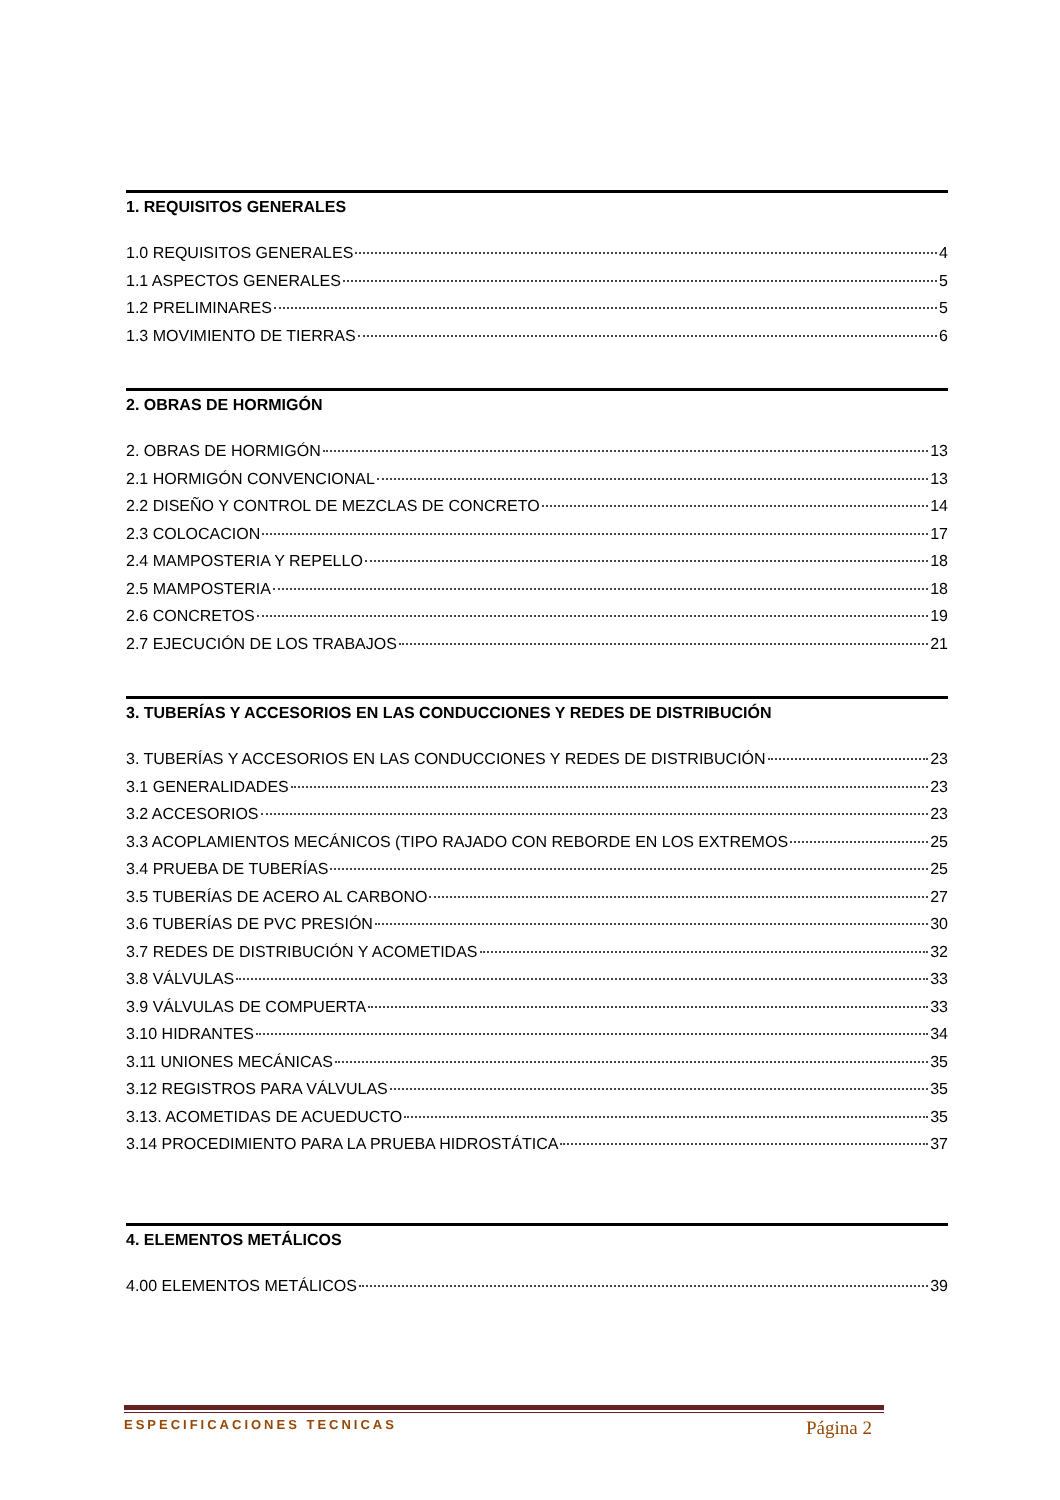1. REQUISITOS GENERALES
1.0 REQUISITOS GENERALES 4
1.1 ASPECTOS GENERALES 5
1.2 PRELIMINARES 5
1.3 MOVIMIENTO DE TIERRAS 6
2. OBRAS DE HORMIGÓN
2. OBRAS DE HORMIGÓN 13
2.1 HORMIGÓN CONVENCIONAL 13
2.2 DISEÑO Y CONTROL DE MEZCLAS DE CONCRETO 14
2.3 COLOCACION 17
2.4 MAMPOSTERIA Y REPELLO 18
2.5 MAMPOSTERIA 18
2.6 CONCRETOS 19
2.7 EJECUCIÓN DE LOS TRABAJOS 21
3. TUBERÍAS Y ACCESORIOS EN LAS CONDUCCIONES Y REDES DE DISTRIBUCIÓN
3. TUBERÍAS Y ACCESORIOS EN LAS CONDUCCIONES Y REDES DE DISTRIBUCIÓN 23
3.1 GENERALIDADES 23
3.2 ACCESORIOS 23
3.3 ACOPLAMIENTOS MECÁNICOS (TIPO RAJADO CON REBORDE EN LOS EXTREMOS 25
3.4 PRUEBA DE TUBERÍAS 25
3.5 TUBERÍAS DE ACERO AL CARBONO 27
3.6 TUBERÍAS DE PVC PRESIÓN 30
3.7 REDES DE DISTRIBUCIÓN Y ACOMETIDAS 32
3.8 VÁLVULAS 33
3.9 VÁLVULAS DE COMPUERTA 33
3.10 HIDRANTES 34
3.11 UNIONES MECÁNICAS 35
3.12 REGISTROS PARA VÁLVULAS 35
3.13. ACOMETIDAS DE ACUEDUCTO 35
3.14 PROCEDIMIENTO PARA LA PRUEBA HIDROSTÁTICA 37
4. ELEMENTOS METÁLICOS
4.00 ELEMENTOS METÁLICOS 39
ESPECIFICACIONES TECNICAS Página 2